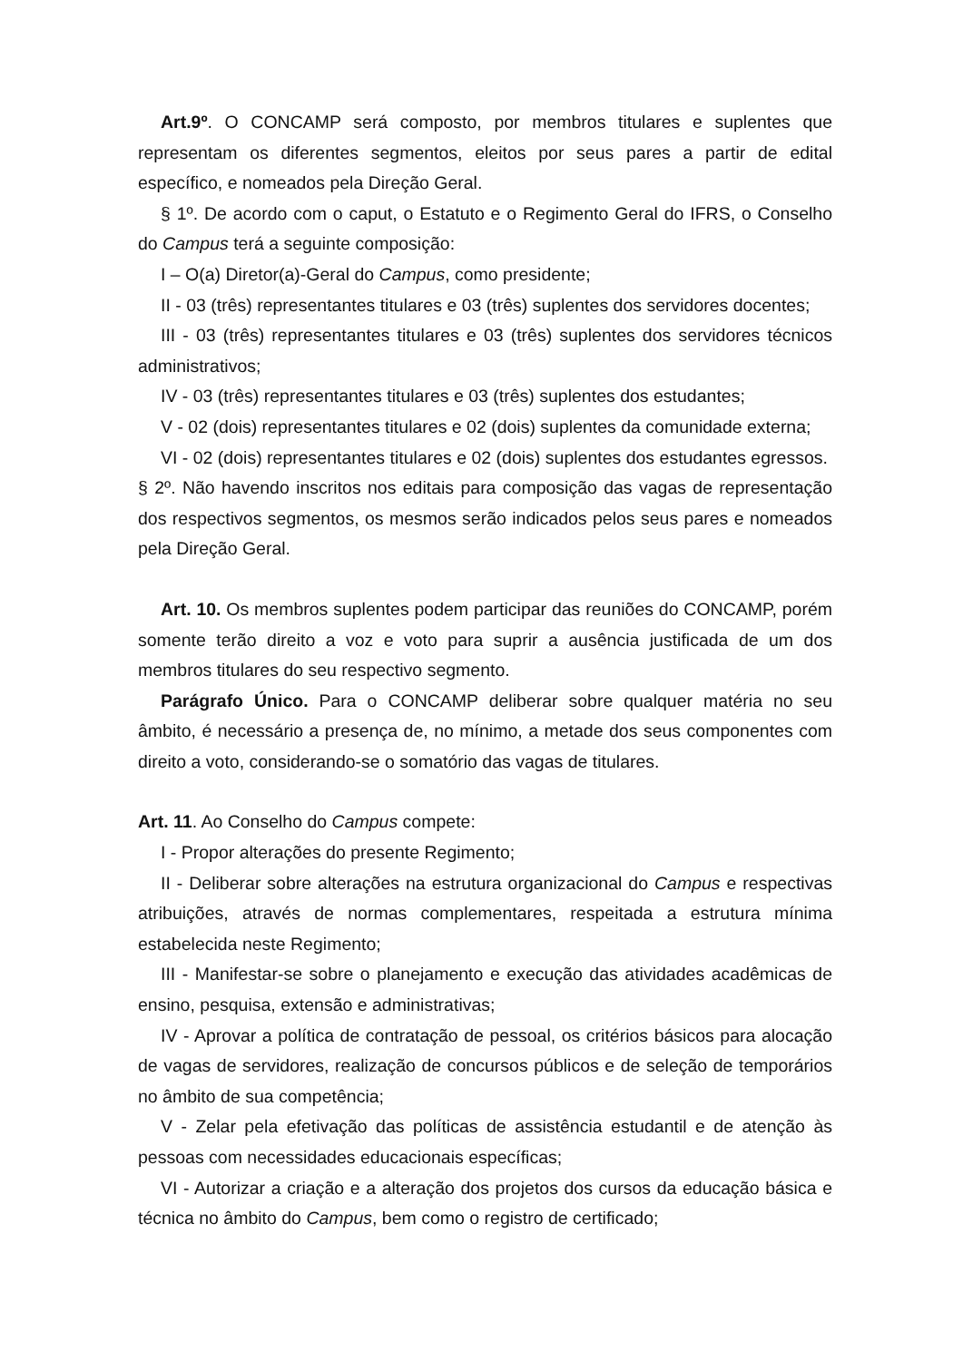Art.9º. O CONCAMP será composto, por membros titulares e suplentes que representam os diferentes segmentos, eleitos por seus pares a partir de edital específico, e nomeados pela Direção Geral.
§ 1º. De acordo com o caput, o Estatuto e o Regimento Geral do IFRS, o Conselho do Campus terá a seguinte composição:
I – O(a) Diretor(a)-Geral do Campus, como presidente;
II - 03 (três) representantes titulares e 03 (três) suplentes dos servidores docentes;
III - 03 (três) representantes titulares e 03 (três) suplentes dos servidores técnicos administrativos;
IV - 03 (três) representantes titulares e 03 (três) suplentes dos estudantes;
V - 02 (dois) representantes titulares e 02 (dois) suplentes da comunidade externa;
VI - 02 (dois) representantes titulares e 02 (dois) suplentes dos estudantes egressos.
§ 2º. Não havendo inscritos nos editais para composição das vagas de representação dos respectivos segmentos, os mesmos serão indicados pelos seus pares e nomeados pela Direção Geral.
Art. 10. Os membros suplentes podem participar das reuniões do CONCAMP, porém somente terão direito a voz e voto para suprir a ausência justificada de um dos membros titulares do seu respectivo segmento.
Parágrafo Único. Para o CONCAMP deliberar sobre qualquer matéria no seu âmbito, é necessário a presença de, no mínimo, a metade dos seus componentes com direito a voto, considerando-se o somatório das vagas de titulares.
Art. 11. Ao Conselho do Campus compete:
I - Propor alterações do presente Regimento;
II - Deliberar sobre alterações na estrutura organizacional do Campus e respectivas atribuições, através de normas complementares, respeitada a estrutura mínima estabelecida neste Regimento;
III - Manifestar-se sobre o planejamento e execução das atividades acadêmicas de ensino, pesquisa, extensão e administrativas;
IV - Aprovar a política de contratação de pessoal, os critérios básicos para alocação de vagas de servidores, realização de concursos públicos e de seleção de temporários no âmbito de sua competência;
V - Zelar pela efetivação das políticas de assistência estudantil e de atenção às pessoas com necessidades educacionais específicas;
VI - Autorizar a criação e a alteração dos projetos dos cursos da educação básica e técnica no âmbito do Campus, bem como o registro de certificado;